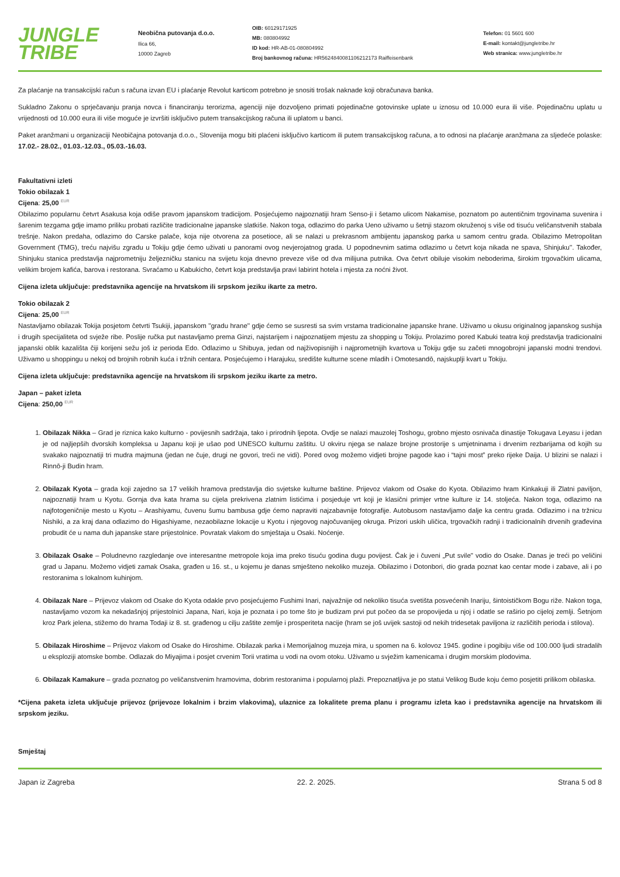JUNGLE
TRIBE
Neobična putovanja d.o.o.
Ilica 66,
10000 Zagreb
OIB: 60129171925
MB: 080804992
ID kod: HR-AB-01-080804992
Broj bankovnog računa: HR5624840081106212173 Raiffeisenbank
Telefon: 01 5601 600
E-mail: kontakt@jungletribe.hr
Web stranica: www.jungletribe.hr
Za plaćanje na transakcijski račun s računa izvan EU i plaćanje Revolut karticom potrebno je snositi trošak naknade koji obračunava banka.
Sukladno Zakonu o sprječavanju pranja novca i financiranju terorizma, agenciji nije dozvoljeno primati pojedinačne gotovinske uplate u iznosu od 10.000 eura ili više. Pojedinačnu uplatu u vrijednosti od 10.000 eura ili više moguće je izvršiti isključivo putem transakcijskog računa ili uplatom u banci.
Paket aranžmani u organizaciji Neobičajna potovanja d.o.o., Slovenija mogu biti plaćeni isključivo karticom ili putem transakcijskog računa, a to odnosi na plaćanje aranžmana za sljedeće polaske: 17.02.- 28.02., 01.03.-12.03., 05.03.-16.03.
Fakultativni izleti
Tokio obilazak 1
Cijena: 25,00 EUR
Obilazimo popularnu četvrt Asakusa koja odiše pravom japanskom tradicijom. Posjećujemo najpoznatiji hram Senso-ji i šetamo ulicom Nakamise, poznatom po autentičnim trgovinama suvenira i šarenim tezgama gdje imamo priliku probati različite tradicionalne japanske slatkiše. Nakon toga, odlazimo do parka Ueno uživamo u šetnji stazom okruženoj s više od tisuću veličanstvenih stabala trešnje. Nakon predaha, odlazimo do Carske palače, koja nije otvorena za posetioce, ali se nalazi u prekrasnom ambijentu japanskog parka u samom centru grada. Obilazimo Metropolitan Government (TMG), treću najvišu zgradu u Tokiju gdje ćemo uživati u panorami ovog nevjerojatnog grada. U popodnevnim satima odlazimo u četvrt koja nikada ne spava, Shinjuku''. Također, Shinjuku stanica predstavlja najprometniju željezničku stanicu na svijetu koja dnevno preveze više od dva milijuna putnika. Ova četvrt obiluje visokim neboderima, širokim trgovačkim ulicama, velikim brojem kafića, barova i restorana. Svraćamo u Kabukicho, četvrt koja predstavlja pravi labirint hotela i mjesta za noćni život.
Cijena izleta uključuje: predstavnika agencije na hrvatskom ili srpskom jeziku ikarte za metro.
Tokio obilazak 2
Cijena: 25,00 EUR
Nastavljamo obilazak Tokija posjetom četvrti Tsukiji, japanskom ''gradu hrane'' gdje ćemo se susresti sa svim vrstama tradicionalne japanske hrane. Uživamo u okusu originalnog japanskog sushija i drugih specijaliteta od svježe ribe. Poslije ručka put nastavljamo prema Ginzi, najstarijem i najpoznatijem mjestu za shopping u Tokiju. Prolazimo pored Kabuki teatra koji predstavlja tradicionalni japanski oblik kazališta čiji korijeni sežu još iz perioda Edo. Odlazimo u Shibuya, jedan od najživopisnijih i najprometnijih kvartova u Tokiju gdje su začeti mnogobrojni japanski modni trendovi. Uživamo u shoppingu u nekoj od brojnih robnih kuća i tržnih centara. Posjećujemo i Harajuku, središte kulturne scene mladih i Omotesandō, najskuplji kvart u Tokiju.
Cijena izleta uključuje: predstavnika agencije na hrvatskom ili srpskom jeziku ikarte za metro.
Japan – paket izleta
Cijena: 250,00 EUR
1. Obilazak Nikka – Grad je riznica kako kulturno - povijesnih sadržaja, tako i prirodnih ljepota. Ovdje se nalazi mauzolej Toshogu, grobno mjesto osnivača dinastije Tokugava Leyasu i jedan je od najljepših dvorskih kompleksa u Japanu koji je ušao pod UNESCO kulturnu zaštitu. U okviru njega se nalaze brojne prostorije s umjetninama i drvenim rezbarijama od kojih su svakako najpoznatiji tri mudra majmuna (jedan ne čuje, drugi ne govori, treći ne vidi). Pored ovog možemo vidjeti brojne pagode kao i “tajni most” preko rijeke Daija. U blizini se nalazi i Rinnō-ji Budin hram.
2. Obilazak Kyota – grada koji zajedno sa 17 velikih hramova predstavlja dio svjetske kulturne baštine. Prijevoz vlakom od Osake do Kyota. Obilazimo hram Kinkakuji ili Zlatni paviljon, najpoznatiji hram u Kyotu. Gornja dva kata hrama su cijela prekrivena zlatnim listićima i posjeduje vrt koji je klasični primjer vrtne kulture iz 14. stoljeća. Nakon toga, odlazimo na najfotogeničnije mesto u Kyotu – Arashiyamu, čuvenu šumu bambusa gdje ćemo napraviti najzabavnije fotografije. Autobusom nastavljamo dalje ka centru grada. Odlazimo i na tržnicu Nishiki, a za kraj dana odlazimo do Higashiyame, nezaobilazne lokacije u Kyotu i njegovog najočuvanijeg okruga. Prizori uskih uličica, trgovačkih radnji i tradicionalnih drvenih građevina probudit će u nama duh japanske stare prijestolnice. Povratak vlakom do smještaja u Osaki. Noćenje.
3. Obilazak Osake – Poludnevno razgledanje ove interesantne metropole koja ima preko tisuću godina dugu povijest. Čak je i čuveni „Put svile" vodio do Osake. Danas je treći po veličini grad u Japanu. Možemo vidjeti zamak Osaka, građen u 16. st., u kojemu je danas smješteno nekoliko muzeja. Obilazimo i Dotonbori, dio grada poznat kao centar mode i zabave, ali i po restoranima s lokalnom kuhinjom.
4. Obilazak Nare – Prijevoz vlakom od Osake do Kyota odakle prvo posjećujemo Fushimi Inari, najvažnije od nekoliko tisuća svetišta posvećenih Inariju, šintoističkom Bogu riže. Nakon toga, nastavljamo vozom ka nekadašnjoj prijestolnici Japana, Nari, koja je poznata i po tome što je budizam prvi put počeo da se propovijeda u njoj i odatle se raširio po cijeloj zemlji. Šetnjom kroz Park jelena, stižemo do hrama Todaji iz 8. st. građenog u cilju zaštite zemlje i prosperiteta nacije (hram se još uvijek sastoji od nekih tridesetak paviljona iz različitih perioda i stilova).
5. Obilazak Hiroshime – Prijevoz vlakom od Osake do Hiroshime. Obilazak parka i Memorijalnog muzeja mira, u spomen na 6. kolovoz 1945. godine i pogibiju više od 100.000 ljudi stradalih u eksploziji atomske bombe. Odlazak do Miyajima i posjet crvenim Torii vratima u vodi na ovom otoku. Uživamo u svježim kamenicama i drugim morskim plodovima.
6. Obilazak Kamakure – grada poznatog po veličanstvenim hramovima, dobrim restoranima i popularnoj plaži. Prepoznatljiva je po statui Velikog Bude koju ćemo posjetiti prilikom obilaska.
*Cijena paketa izleta uključuje prijevoz (prijevoze lokalnim i brzim vlakovima), ulaznice za lokalitete prema planu i programu izleta kao i predstavnika agencije na hrvatskom ili srpskom jeziku.
Smještaj
Japan iz Zagreba 22. 2. 2025. Strana 5 od 8